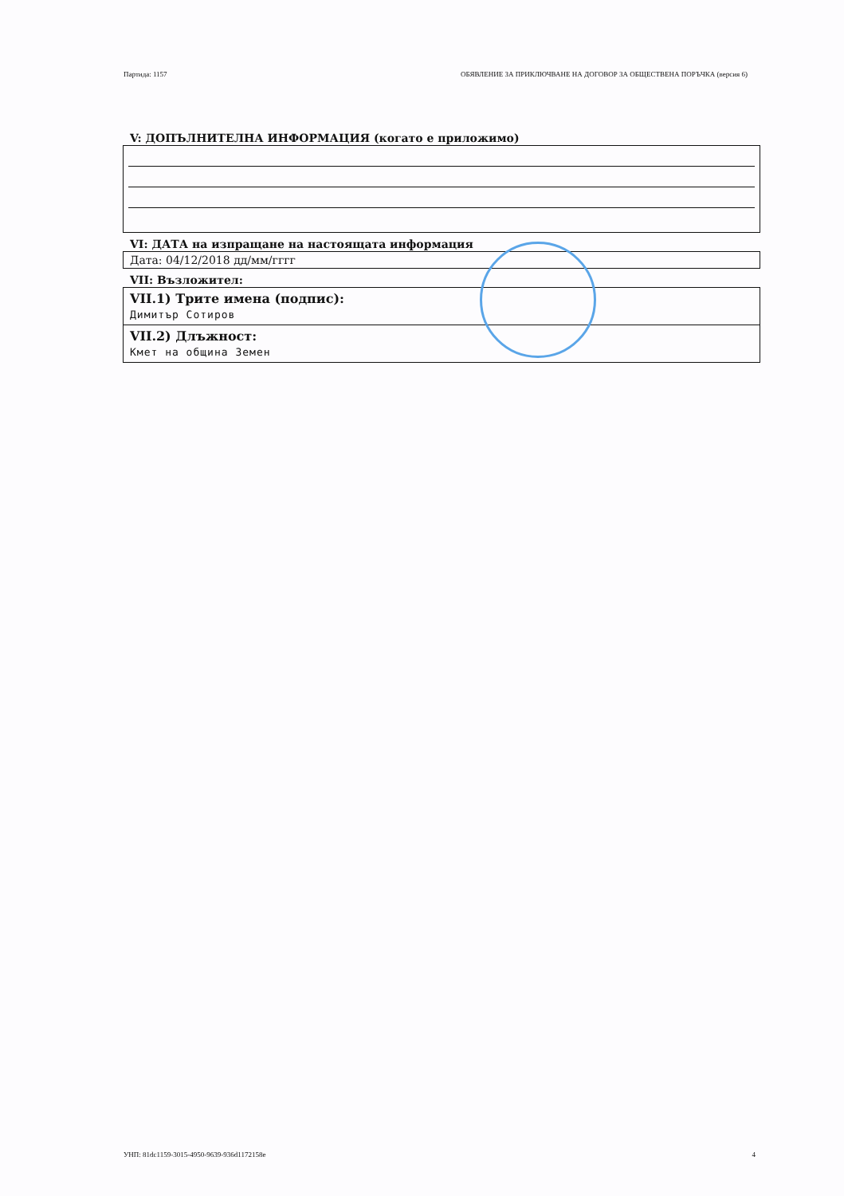Партида: 1157 ОБЯВЛЕНИЕ ЗА ПРИКЛЮЧВАНЕ НА ДОГОВОР ЗА ОБЩЕСТВЕНА ПОРЪЧКА (версия 6)
V: ДОПЪЛНИТЕЛНА ИНФОРМАЦИЯ (когато е приложимо)
VI: ДАТА на изпращане на настоящата информация
Дата: 04/12/2018 дд/мм/гггг
VII: Възложител:
VII.1) Трите имена (подпис):
Димитър Сотиров
VII.2) Длъжност:
Кмет на община Земен
УНП: 81dc1159-3015-4950-9639-936d1172158e 4